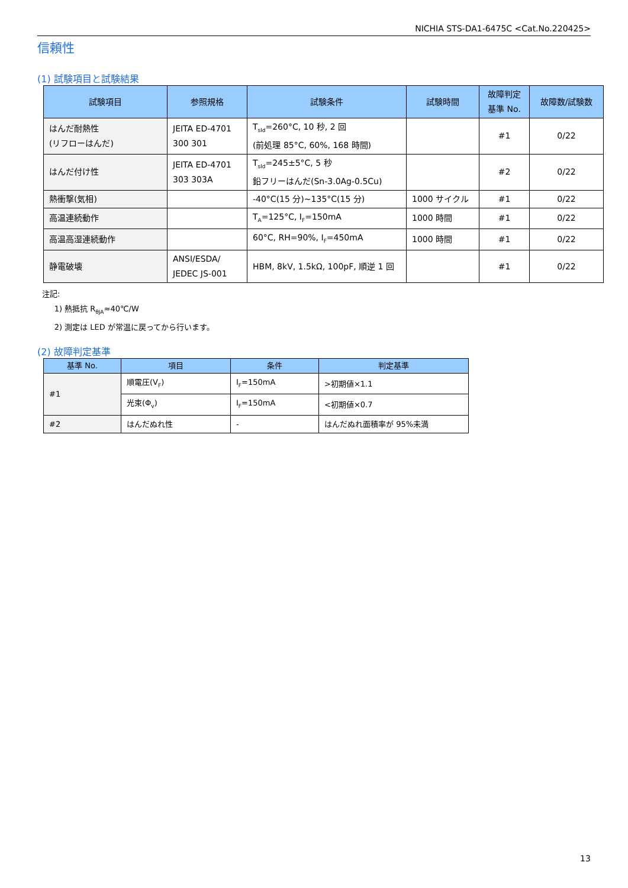NICHIA STS-DA1-6475C <Cat.No.220425>
信頼性
(1) 試験項目と試験結果
| 試験項目 | 参照規格 | 試験条件 | 試験時間 | 故障判定 基準 No. | 故障数/試験数 |
| --- | --- | --- | --- | --- | --- |
| はんだ耐熱性 (リフローはんだ) | JEITA ED-4701 300 301 | T<sub>sld</sub>=260°C, 10 秒, 2 回 (前処理 85°C, 60%, 168 時間) | | #1 | 0/22 |
| はんだ付け性 | JEITA ED-4701 303 303A | T<sub>sld</sub>=245±5°C, 5 秒 鉛フリーはんだ(Sn-3.0Ag-0.5Cu) | | #2 | 0/22 |
| 熱衝撃(気相) | | -40°C(15 分)~135°C(15 分) | 1000 サイクル | #1 | 0/22 |
| 高温連続動作 | | T<sub>A</sub>=125°C, I<sub>F</sub>=150mA | 1000 時間 | #1 | 0/22 |
| 高温高湿連続動作 | | 60°C, RH=90%, I<sub>F</sub>=450mA | 1000 時間 | #1 | 0/22 |
| 静電破壊 | ANSI/ESDA/ JEDEC JS-001 | HBM, 8kV, 1.5kΩ, 100pF, 順逆 1 回 | | #1 | 0/22 |
注記:
1) 熱抵抗 R<sub>θJA</sub>≈40℃/W
2) 測定は LED が常温に戻ってから行います。
(2) 故障判定基準
| 基準 No. | 項目 | 条件 | 判定基準 |
| --- | --- | --- | --- |
| #1 | 順電圧(V<sub>F</sub>) | I<sub>F</sub>=150mA | >初期値×1.1 |
| | 光束(Φ<sub>v</sub>) | I<sub>F</sub>=150mA | <初期値×0.7 |
| #2 | はんだぬれ性 | - | はんだぬれ面積率が 95%未満 |
13